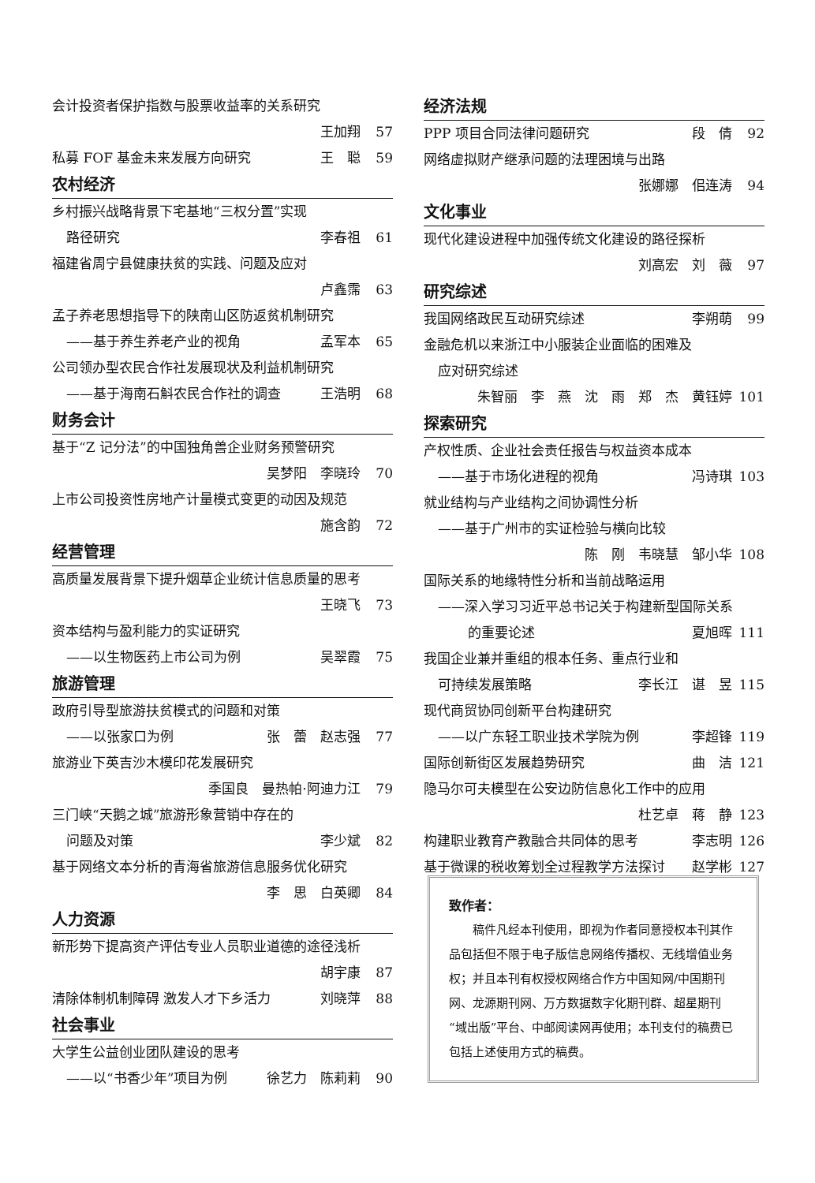会计投资者保护指数与股票收益率的关系研究
王加翔 57
私募 FOF 基金未来发展方向研究 王　聪 59
农村经济
乡村振兴战略背景下宅基地“三权分置”实现
路径研究 李春祖 61
福建省周宁县健康扶贫的实践、问题及应对
卢鑫霈 63
孟子养老思想指导下的陕南山区防返贫机制研究
——基于养生养老产业的视角 孟军本 65
公司领办型农民合作社发展现状及利益机制研究
——基于海南石斛农民合作社的调查 王浩明 68
财务会计
基于“Z 记分法”的中国独角兽企业财务预警研究
吴梦阳　李晓玲 70
上市公司投资性房地产计量模式变更的动因及规范
施含韵 72
经营管理
高质量发展背景下提升烟草企业统计信息质量的思考
王晓飞 73
资本结构与盈利能力的实证研究
——以生物医药上市公司为例 吴翠霞 75
旅游管理
政府引导型旅游扶贫模式的问题和对策
——以张家口为例 张　蕾　赵志强 77
旅游业下英吉沙木模印花发展研究
季国良　曼热帕·阿迪力江 79
三门峡“天鹅之城”旅游形象营销中存在的
问题及对策 李少斌 82
基于网络文本分析的青海省旅游信息服务优化研究
李　思　白英卿 84
人力资源
新形势下提高资产评估专业人员职业道德的途径浅析
胡宇康 87
清除体制机制障碍 激发人才下乡活力 刘晓萍 88
社会事业
大学生公益创业团队建设的思考
——以“书香少年”项目为例 徐艺力　陈莉莉 90
经济法规
PPP 项目合同法律问题研究 段　倩 92
网络虚拟财产继承问题的法理困境与出路
张娜娜　佀连涛 94
文化事业
现代化建设进程中加强传统文化建设的路径探析
刘高宏　刘　薇 97
研究综述
我国网络政民互动研究综述 李朔萌 99
金融危机以来浙江中小服装企业面临的困难及
应对研究综述
朱智丽　李　燕　沈　雨　郑　杰　黄钰婷 101
探索研究
产权性质、企业社会责任报告与权益资本成本
——基于市场化进程的视角 冯诗琪 103
就业结构与产业结构之间协调性分析
——基于广州市的实证检验与横向比较
陈　刚　韦晓慧　邹小华 108
国际关系的地缘特性分析和当前战略运用
——深入学习习近平总书记关于构建新型国际关系
的重要论述 夏旭晖 111
我国企业兼并重组的根本任务、重点行业和
可持续发展策略 李长江　谌　昱 115
现代商贸协同创新平台构建研究
——以广东轻工职业技术学院为例 李超锋 119
国际创新街区发展趋势研究 曲　洁 121
隐马尔可夫模型在公安边防信息化工作中的应用
杜艺卓　蒋　静 123
构建职业教育产教融合共同体的思考 李志明 126
基于微课的税收筹划全过程教学方法探讨 赵学彬 127
致作者：
稿件凡经本刊使用，即视为作者同意授权本刊其作品包括但不限于电子版信息网络传播权、无线增值业务权；并且本刊有权授权网络合作方中国知网/中国期刊网、龙源期刊网、万方数据数字化期刊群、超星期刊“域出版”平台、中邮阅读网再使用；本刊支付的稿费已包括上述使用方式的稿费。